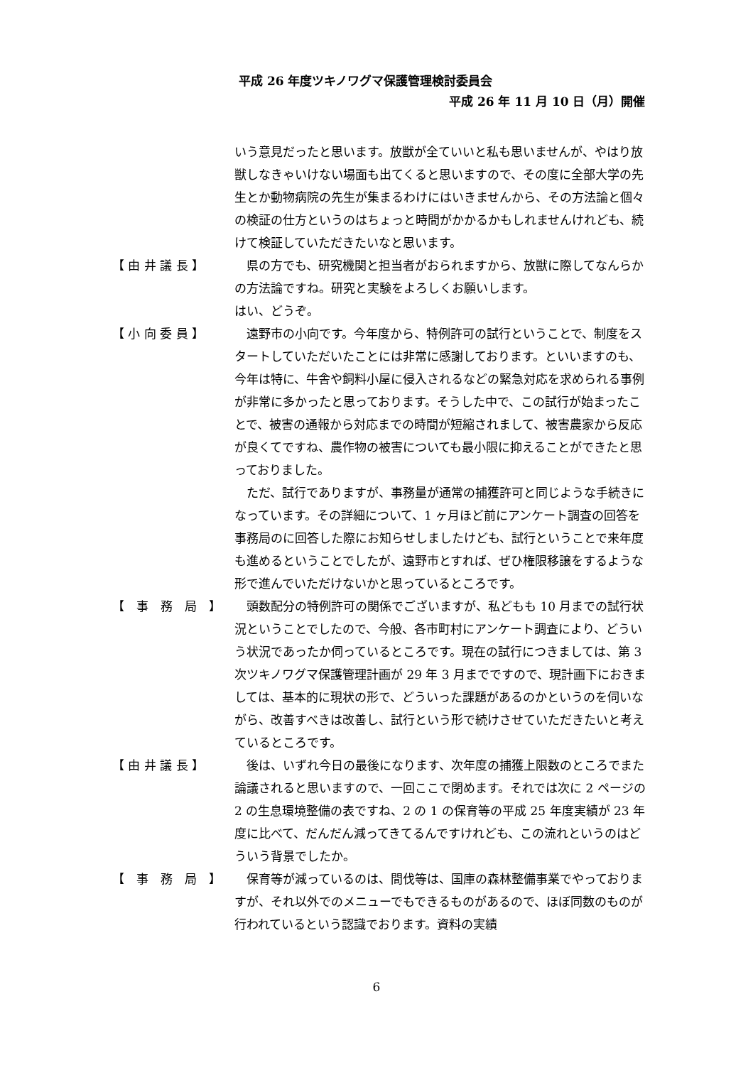平成 26 年度ツキノワグマ保護管理検討委員会
平成 26 年 11 月 10 日（月）開催
いう意見だったと思います。放獣が全ていいと私も思いませんが、やはり放獣しなきゃいけない場面も出てくると思いますので、その度に全部大学の先生とか動物病院の先生が集まるわけにはいきませんから、その方法論と個々の検証の仕方というのはちょっと時間がかかるかもしれませんけれども、続けて検証していただきたいなと思います。
【 由 井 議 長 】
　県の方でも、研究機関と担当者がおられますから、放獣に際してなんらかの方法論ですね。研究と実験をよろしくお願いします。
はい、どうぞ。
【 小 向 委 員 】
　遠野市の小向です。今年度から、特例許可の試行ということで、制度をスタートしていただいたことには非常に感謝しております。といいますのも、今年は特に、牛舎や飼料小屋に侵入されるなどの緊急対応を求められる事例が非常に多かったと思っております。そうした中で、この試行が始まったことで、被害の通報から対応までの時間が短縮されまして、被害農家から反応が良くてですね、農作物の被害についても最小限に抑えることができたと思っておりました。
　ただ、試行でありますが、事務量が通常の捕獲許可と同じような手続きになっています。その詳細について、1 ヶ月ほど前にアンケート調査の回答を事務局のに回答した際にお知らせしましたけども、試行ということで来年度も進めるということでしたが、遠野市とすれば、ぜひ権限移譲をするような形で進んでいただけないかと思っているところです。
【　事　務　局　】
　頭数配分の特例許可の関係でございますが、私どもも 10 月までの試行状況ということでしたので、今般、各市町村にアンケート調査により、どういう状況であったか伺っているところです。現在の試行につきましては、第 3 次ツキノワグマ保護管理計画が 29 年 3 月までですので、現計画下におきましては、基本的に現状の形で、どういった課題があるのかというのを伺いながら、改善すべきは改善し、試行という形で続けさせていただきたいと考えているところです。
【 由 井 議 長 】
　後は、いずれ今日の最後になります、次年度の捕獲上限数のところでまた論議されると思いますので、一回ここで閉めます。それでは次に 2 ページの 2 の生息環境整備の表ですね、2 の 1 の保育等の平成 25 年度実績が 23 年度に比べて、だんだん減ってきてるんですけれども、この流れというのはどういう背景でしたか。
【　事　務　局　】
　保育等が減っているのは、間伐等は、国庫の森林整備事業でやっておりますが、それ以外でのメニューでもできるものがあるので、ほぼ同数のものが行われているという認識でおります。資料の実績
6